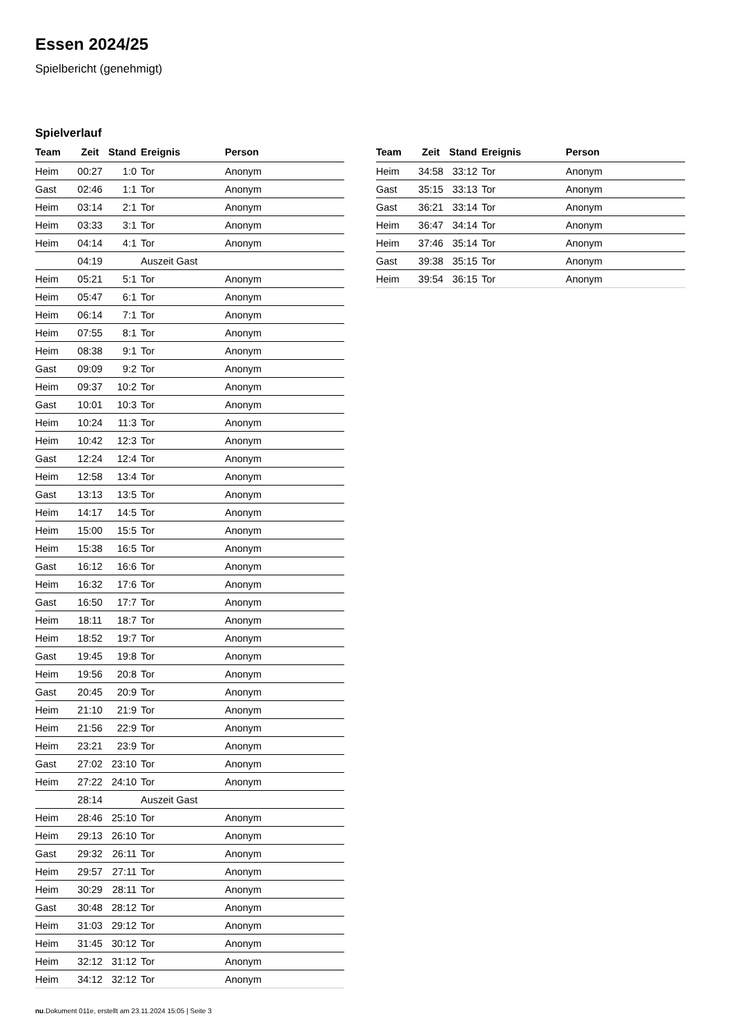Essen 2024/25
Spielbericht (genehmigt)
Spielverlauf
| Team | Zeit | Stand | Ereignis | Person |
| --- | --- | --- | --- | --- |
| Heim | 00:27 | 1:0 | Tor | Anonym |
| Gast | 02:46 | 1:1 | Tor | Anonym |
| Heim | 03:14 | 2:1 | Tor | Anonym |
| Heim | 03:33 | 3:1 | Tor | Anonym |
| Heim | 04:14 | 4:1 | Tor | Anonym |
| | 04:19 | | Auszeit Gast | |
| Heim | 05:21 | 5:1 | Tor | Anonym |
| Heim | 05:47 | 6:1 | Tor | Anonym |
| Heim | 06:14 | 7:1 | Tor | Anonym |
| Heim | 07:55 | 8:1 | Tor | Anonym |
| Heim | 08:38 | 9:1 | Tor | Anonym |
| Gast | 09:09 | 9:2 | Tor | Anonym |
| Heim | 09:37 | 10:2 | Tor | Anonym |
| Gast | 10:01 | 10:3 | Tor | Anonym |
| Heim | 10:24 | 11:3 | Tor | Anonym |
| Heim | 10:42 | 12:3 | Tor | Anonym |
| Gast | 12:24 | 12:4 | Tor | Anonym |
| Heim | 12:58 | 13:4 | Tor | Anonym |
| Gast | 13:13 | 13:5 | Tor | Anonym |
| Heim | 14:17 | 14:5 | Tor | Anonym |
| Heim | 15:00 | 15:5 | Tor | Anonym |
| Heim | 15:38 | 16:5 | Tor | Anonym |
| Gast | 16:12 | 16:6 | Tor | Anonym |
| Heim | 16:32 | 17:6 | Tor | Anonym |
| Gast | 16:50 | 17:7 | Tor | Anonym |
| Heim | 18:11 | 18:7 | Tor | Anonym |
| Heim | 18:52 | 19:7 | Tor | Anonym |
| Gast | 19:45 | 19:8 | Tor | Anonym |
| Heim | 19:56 | 20:8 | Tor | Anonym |
| Gast | 20:45 | 20:9 | Tor | Anonym |
| Heim | 21:10 | 21:9 | Tor | Anonym |
| Heim | 21:56 | 22:9 | Tor | Anonym |
| Heim | 23:21 | 23:9 | Tor | Anonym |
| Gast | 27:02 | 23:10 | Tor | Anonym |
| Heim | 27:22 | 24:10 | Tor | Anonym |
| | 28:14 | | Auszeit Gast | |
| Heim | 28:46 | 25:10 | Tor | Anonym |
| Heim | 29:13 | 26:10 | Tor | Anonym |
| Gast | 29:32 | 26:11 | Tor | Anonym |
| Heim | 29:57 | 27:11 | Tor | Anonym |
| Heim | 30:29 | 28:11 | Tor | Anonym |
| Gast | 30:48 | 28:12 | Tor | Anonym |
| Heim | 31:03 | 29:12 | Tor | Anonym |
| Heim | 31:45 | 30:12 | Tor | Anonym |
| Heim | 32:12 | 31:12 | Tor | Anonym |
| Heim | 34:12 | 32:12 | Tor | Anonym |
| Team | Zeit | Stand | Ereignis | Person |
| --- | --- | --- | --- | --- |
| Heim | 34:58 | 33:12 | Tor | Anonym |
| Gast | 35:15 | 33:13 | Tor | Anonym |
| Gast | 36:21 | 33:14 | Tor | Anonym |
| Heim | 36:47 | 34:14 | Tor | Anonym |
| Heim | 37:46 | 35:14 | Tor | Anonym |
| Gast | 39:38 | 35:15 | Tor | Anonym |
| Heim | 39:54 | 36:15 | Tor | Anonym |
nu.Dokument 011e, erstellt am 23.11.2024 15:05 | Seite 3